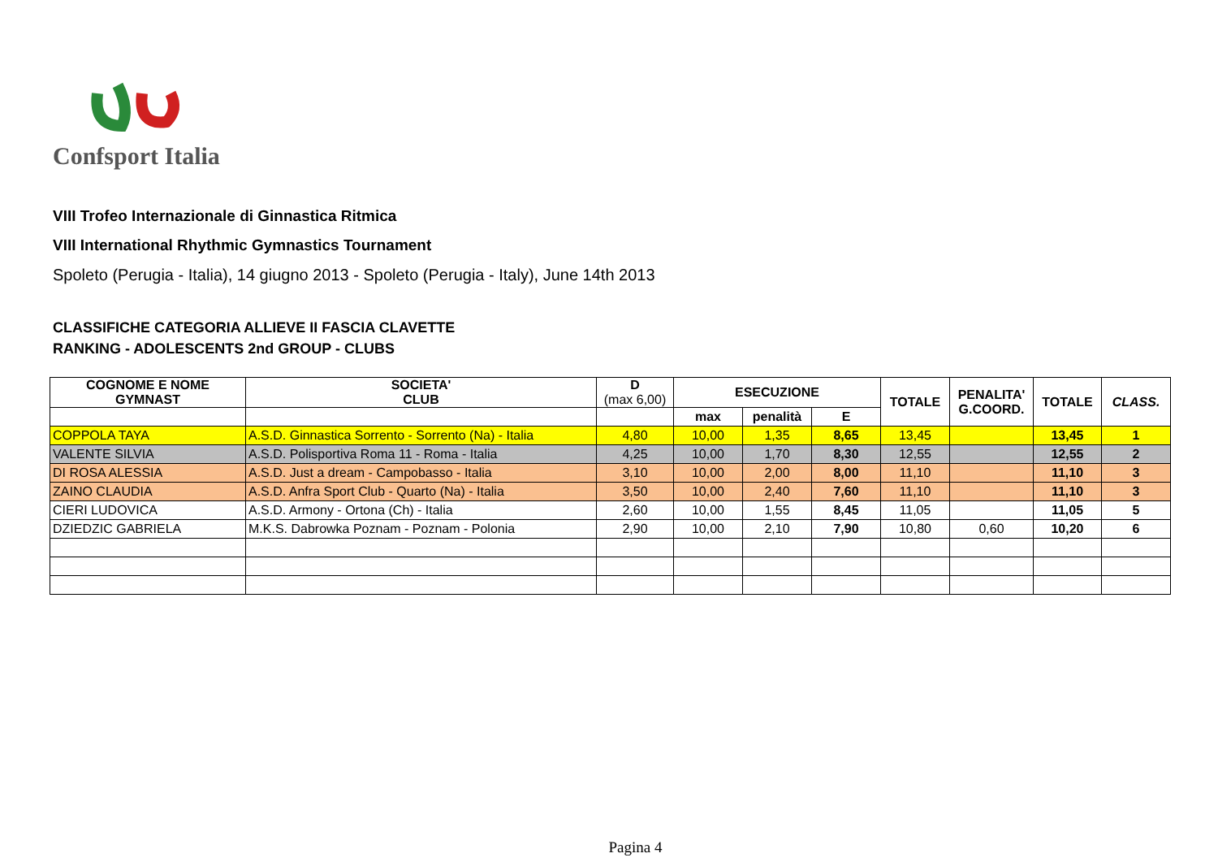Confsport Italia
VIII Trofeo Internazionale di Ginnastica Ritmica
VIII International Rhythmic Gymnastics Tournament
Spoleto (Perugia - Italia), 14 giugno 2013 - Spoleto (Perugia - Italy), June 14th 2013
CLASSIFICHE CATEGORIA ALLIEVE II FASCIA CLAVETTE
RANKING - ADOLESCENTS 2nd GROUP - CLUBS
| COGNOME E NOME GYMNAST | SOCIETA' CLUB | D (max 6,00) | ESECUZIONE | | | TOTALE | PENALITA' G.COORD. | TOTALE | CLASS. |
| --- | --- | --- | --- | --- | --- | --- | --- | --- | --- |
| | | | max | penalità | E | | | | |
| COPPOLA TAYA | A.S.D. Ginnastica Sorrento - Sorrento (Na) - Italia | 4,80 | 10,00 | 1,35 | 8,65 | 13,45 | | 13,45 | 1 |
| VALENTE SILVIA | A.S.D. Polisportiva Roma 11 - Roma - Italia | 4,25 | 10,00 | 1,70 | 8,30 | 12,55 | | 12,55 | 2 |
| DI ROSA ALESSIA | A.S.D. Just a dream - Campobasso - Italia | 3,10 | 10,00 | 2,00 | 8,00 | 11,10 | | 11,10 | 3 |
| ZAINO CLAUDIA | A.S.D. Anfra Sport Club - Quarto (Na) - Italia | 3,50 | 10,00 | 2,40 | 7,60 | 11,10 | | 11,10 | 3 |
| CIERI LUDOVICA | A.S.D. Armony - Ortona (Ch) - Italia | 2,60 | 10,00 | 1,55 | 8,45 | 11,05 | | 11,05 | 5 |
| DZIEDZIC GABRIELA | M.K.S. Dabrowka Poznam - Poznam - Polonia | 2,90 | 10,00 | 2,10 | 7,90 | 10,80 | 0,60 | 10,20 | 6 |
Pagina 4